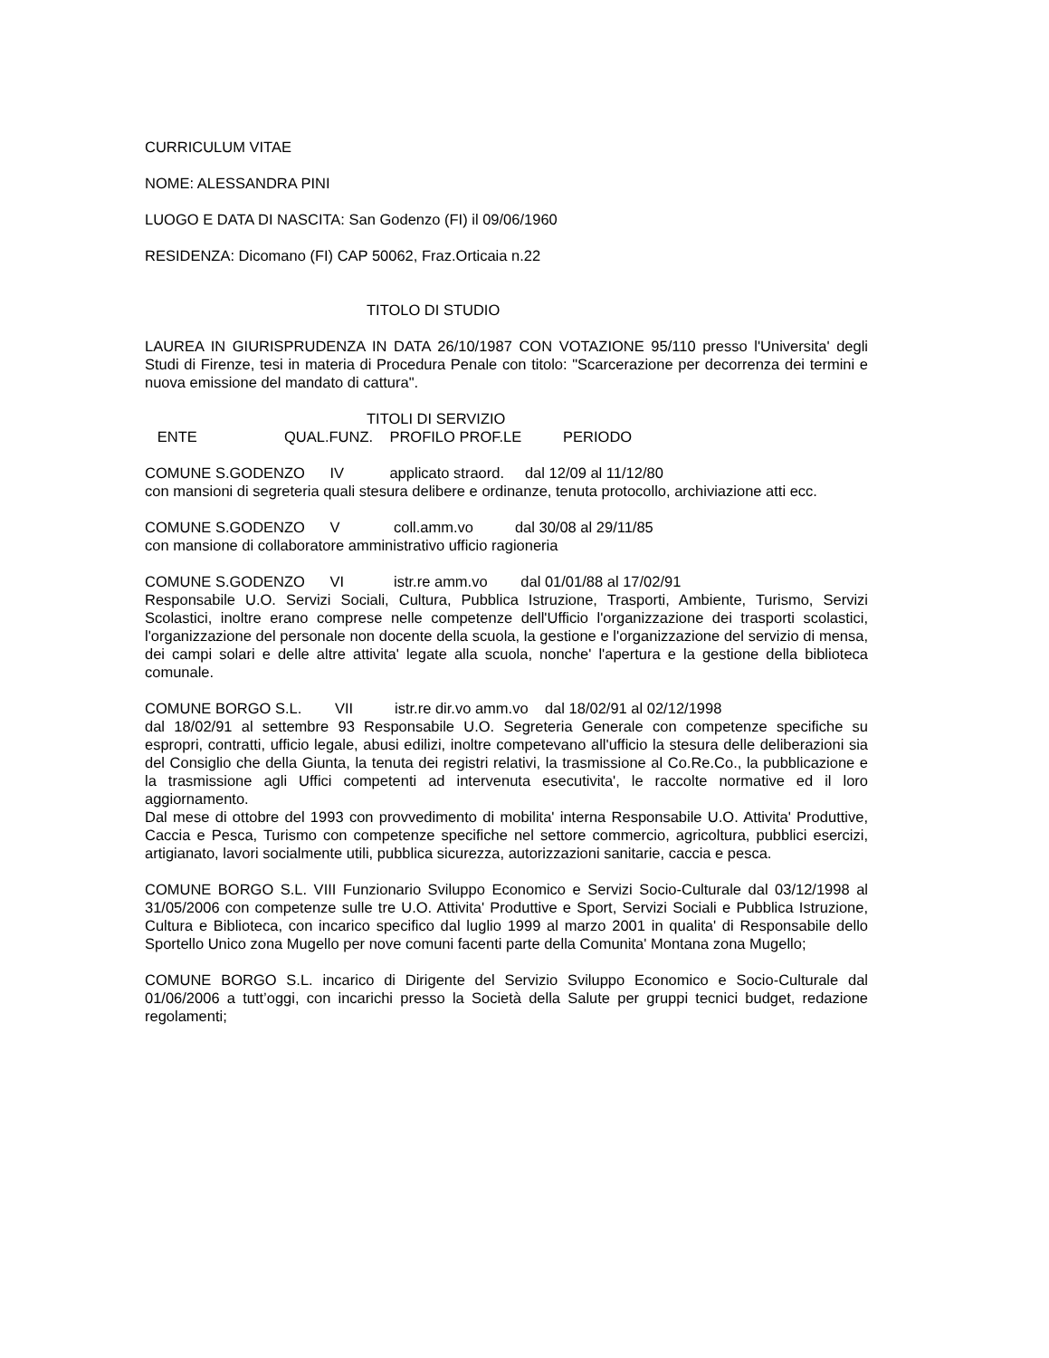CURRICULUM VITAE
NOME: ALESSANDRA PINI
LUOGO E DATA DI NASCITA: San Godenzo (FI) il 09/06/1960
RESIDENZA: Dicomano (FI) CAP 50062, Fraz.Orticaia n.22
TITOLO DI STUDIO
LAUREA IN GIURISPRUDENZA IN DATA 26/10/1987 CON VOTAZIONE 95/110 presso l'Universita' degli Studi di Firenze, tesi in materia di Procedura Penale con titolo: "Scarcerazione per decorrenza dei termini e nuova emissione del mandato di cattura".
TITOLI DI SERVIZIO
ENTE QUAL.FUNZ. PROFILO PROF.LE PERIODO
COMUNE S.GODENZO IV applicato straord. dal 12/09 al 11/12/80
con mansioni di segreteria quali stesura delibere e ordinanze, tenuta protocollo, archiviazione atti ecc.
COMUNE S.GODENZO V coll.amm.vo dal 30/08 al 29/11/85
con mansione di collaboratore amministrativo ufficio ragioneria
COMUNE S.GODENZO VI istr.re amm.vo dal 01/01/88 al 17/02/91
Responsabile U.O. Servizi Sociali, Cultura, Pubblica Istruzione, Trasporti, Ambiente, Turismo, Servizi Scolastici, inoltre erano comprese nelle competenze dell'Ufficio l'organizzazione dei trasporti scolastici, l'organizzazione del personale non docente della scuola, la gestione e l'organizzazione del servizio di mensa, dei campi solari e delle altre attivita' legate alla scuola, nonche' l'apertura e la gestione della biblioteca comunale.
COMUNE BORGO S.L. VII istr.re dir.vo amm.vo dal 18/02/91 al 02/12/1998
dal 18/02/91 al settembre 93 Responsabile U.O. Segreteria Generale con competenze specifiche su espropri, contratti, ufficio legale, abusi edilizi, inoltre competevano all'ufficio la stesura delle deliberazioni sia del Consiglio che della Giunta, la tenuta dei registri relativi, la trasmissione al Co.Re.Co., la pubblicazione e la trasmissione agli Uffici competenti ad intervenuta esecutivita', le raccolte normative ed il loro aggiornamento.
Dal mese di ottobre del 1993 con provvedimento di mobilita' interna Responsabile U.O. Attivita' Produttive, Caccia e Pesca, Turismo con competenze specifiche nel settore commercio, agricoltura, pubblici esercizi, artigianato, lavori socialmente utili, pubblica sicurezza, autorizzazioni sanitarie, caccia e pesca.
COMUNE BORGO S.L. VIII Funzionario Sviluppo Economico e Servizi Socio-Culturale dal 03/12/1998 al 31/05/2006 con competenze sulle tre U.O. Attivita' Produttive e Sport, Servizi Sociali e Pubblica Istruzione, Cultura e Biblioteca, con incarico specifico dal luglio 1999 al marzo 2001 in qualita' di Responsabile dello Sportello Unico zona Mugello per nove comuni facenti parte della Comunita' Montana zona Mugello;
COMUNE BORGO S.L. incarico di Dirigente del Servizio Sviluppo Economico e Socio-Culturale dal 01/06/2006 a tutt’oggi, con incarichi presso la Società della Salute per gruppi tecnici budget, redazione regolamenti;